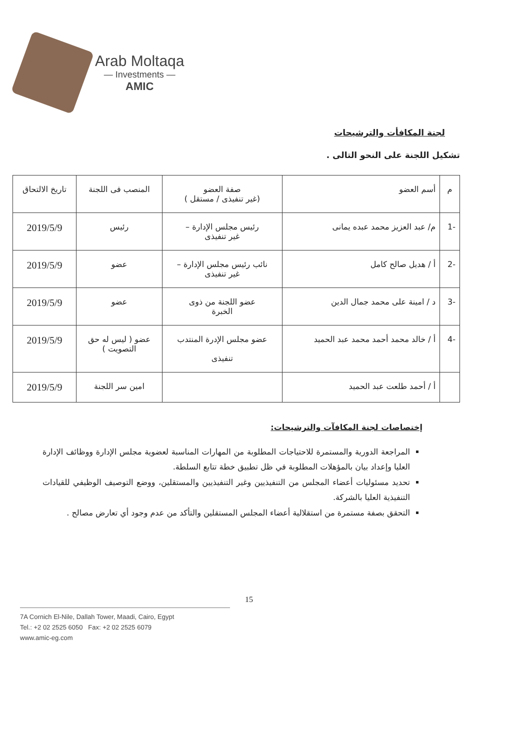Arab Moltaqa
— Investments —
AMIC
لجنة المكافأت والترشيحات
تشكيل اللجنة على النحو التالى .
| م | أسم العضو | صفة العضو (غير تنفيذى / مستقل ) | المنصب فى اللجنة | تاريخ الالتحاق |
| --- | --- | --- | --- | --- |
| -1 | م/ عبد العزيز محمد عبده يمانى | رئيس مجلس الإدارة – غير تنفيذى | رئيس | 2019/5/9 |
| -2 | أ / هديل صالح كامل | نائب رئيس مجلس الإدارة – غير تنفيذى | عضو | 2019/5/9 |
| -3 | د / امينة على محمد جمال الدين | عضو اللجنة من ذوى الخبرة | عضو | 2019/5/9 |
| -4 | أ / خالد محمد أحمد محمد عبد الحميد | عضو مجلس الإدرة المنتدب تنفيذى | عضو ( ليس له حق التصويت ) | 2019/5/9 |
| | أ / أحمد طلعت عبد الحميد | | امين سر اللجنة | 2019/5/9 |
إختصاصات لجنة المكافآت والترشيحات:
المراجعة الدورية والمستمرة للاحتياجات المطلوبة من المهارات المناسبة لعضوية مجلس الإدارة ووظائف الإدارة العليا وإعداد بيان بالمؤهلات المطلوبة في ظل تطبيق خطة تتابع السلطة.
تحديد مسئوليات أعضاء المجلس من التنفيذيين وغير التنفيذيين والمستقلين، ووضع التوصيف الوظيفي للقيادات التنفيذية العليا بالشركة.
التحقق بصفة مستمرة من استقلالية أعضاء المجلس المستقلين والتأكد من عدم وجود أي تعارض مصالح .
15
7A Cornich El-Nile, Dallah Tower, Maadi, Cairo, Egypt
Tel.: +2 02 2525 6050 Fax: +2 02 2525 6079
www.amic-eg.com